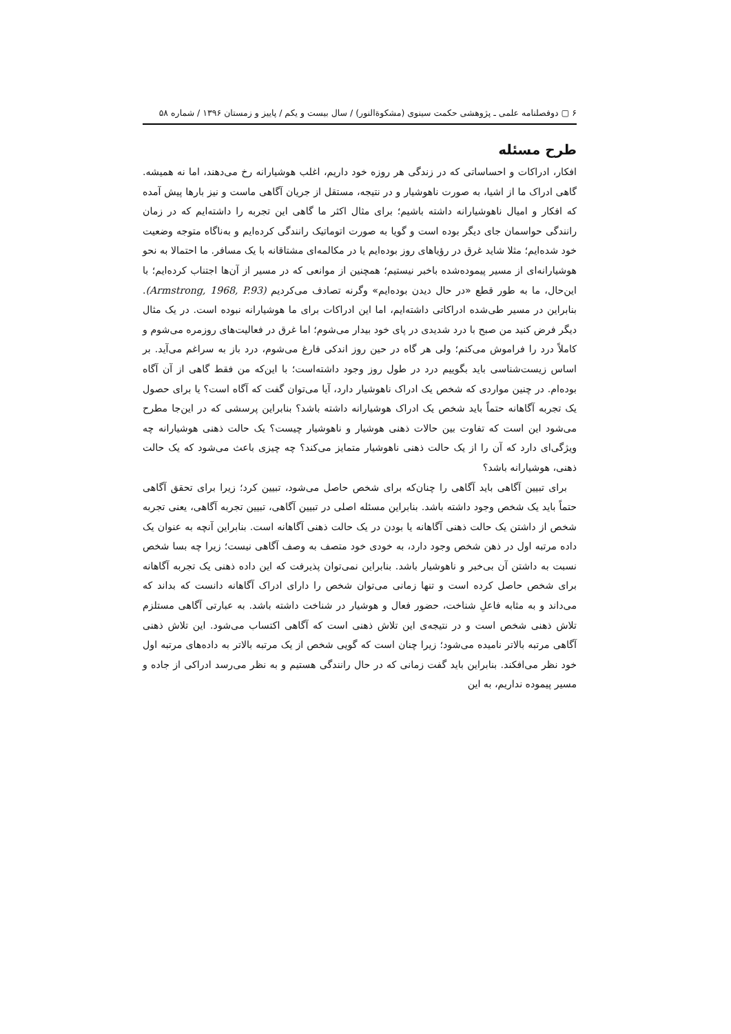۶ ▢ دوفصلنامه علمی ـ پژوهشی حکمت سینوی (مشکوةالنور) / سال بیست و یکم / پاییز و زمستان ۱۳۹۶ / شماره ۵۸
طرح مسئله
افکار، ادراکات و احساساتی که در زندگی هر روزه خود داریم، اغلب هوشیارانه رخ می‌دهند، اما نه همیشه. گاهی ادراک ما از اشیا، به صورت ناهوشیار و در نتیجه، مستقل از جریان آگاهی ماست و نیز بارها پیش آمده که افکار و امیال ناهوشیارانه داشته باشیم؛ برای مثال اکثر ما گاهی این تجربه را داشته‌ایم که در زمان رانندگی حواسمان جای دیگر بوده است و گویا به صورت اتوماتیک رانندگی کرده‌ایم و به‌ناگاه متوجه وضعیت خود شده‌ایم؛ مثلا شاید غرق در رؤیاهای روز بوده‌ایم یا در مکالمه‌ای مشتاقانه با یک مسافر. ما احتمالا به نحو هوشیارانه‌ای از مسیر پیموده‌شده باخبر نیستیم؛ همچنین از موانعی که در مسیر از آن‌ها اجتناب کرده‌ایم؛ با این‌حال، ما به طور قطع «در حال دیدن بوده‌ایم» وگرنه تصادف می‌کردیم (Armstrong, 1968, P.93). بنابراین در مسیر طی‌شده ادراکاتی داشته‌ایم، اما این ادراکات برای ما هوشیارانه نبوده است. در یک مثال دیگر فرض کنید من صبح با درد شدیدی در پای خود بیدار می‌شوم؛ اما غرق در فعالیت‌های روزمره می‌شوم و کاملاً درد را فراموش می‌کنم؛ ولی هر گاه در حین روز اندکی فارغ می‌شوم، درد باز به سراغم می‌آید. بر اساس زیست‌شناسی باید بگوییم درد در طول روز وجود داشته‌است؛ با این‌که من فقط گاهی از آن آگاه بوده‌ام. در چنین مواردی که شخص یک ادراک ناهوشیار دارد، آیا می‌توان گفت که آگاه است؟ یا برای حصول یک تجربه آگاهانه حتماً باید شخص یک ادراک هوشیارانه داشته باشد؟ بنابراین پرسشی که در این‌جا مطرح می‌شود این است که تفاوت بین حالات ذهنی هوشیار و ناهوشیار چیست؟ یک حالت ذهنی هوشیارانه چه ویژگی‌ای دارد که آن را از یک حالت ذهنی ناهوشیار متمایز می‌کند؟ چه چیزی باعث می‌شود که یک حالت ذهنی، هوشیارانه باشد؟
برای تبیین آگاهی باید آگاهی را چنان‌که برای شخص حاصل می‌شود، تبیین کرد؛ زیرا برای تحقق آگاهی حتماً باید یک شخص وجود داشته باشد. بنابراین مسئله اصلی در تبیین آگاهی، تبیین تجربه آگاهی، یعنی تجربه شخص از داشتن یک حالت ذهنی آگاهانه یا بودن در یک حالت ذهنی آگاهانه است. بنابراین آنچه به عنوان یک داده مرتبه اول در ذهن شخص وجود دارد، به خودی خود متصف به وصف آگاهی نیست؛ زیرا چه بسا شخص نسبت به داشتن آن بی‌خبر و ناهوشیار باشد. بنابراین نمی‌توان پذیرفت که این داده ذهنی یک تجربه آگاهانه برای شخص حاصل کرده است و تنها زمانی می‌توان شخص را دارای ادراک آگاهانه دانست که بداند که می‌داند و به مثابه فاعلِ شناخت، حضور فعال و هوشیار در شناخت داشته باشد. به عبارتی آگاهی مستلزم تلاش ذهنی شخص است و در نتیجه‌ی این تلاش ذهنی است که آگاهی اکتساب می‌شود. این تلاش ذهنی آگاهی مرتبه بالاتر نامیده می‌شود؛ زیرا چنان است که گویی شخص از یک مرتبه بالاتر به داده‌های مرتبه اول خود نظر می‌افکند. بنابراین باید گفت زمانی که در حال رانندگی هستیم و به نظر می‌رسد ادراکی از جاده و مسیر پیموده نداریم، به این